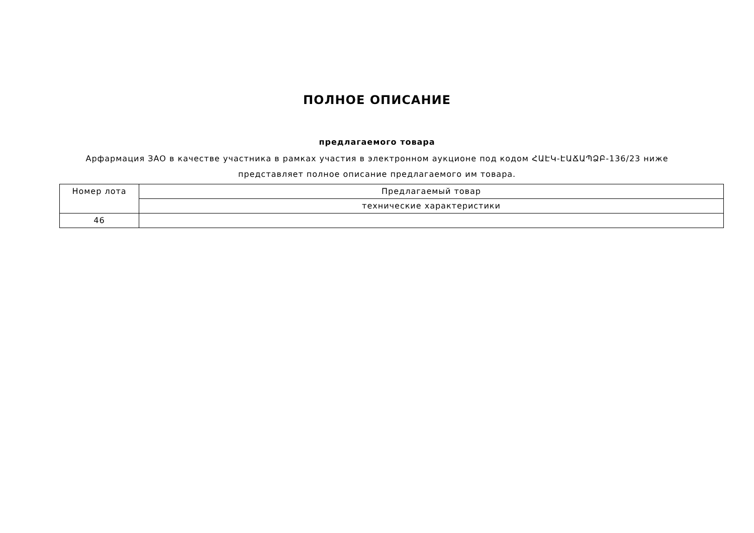ПОЛНОЕ ОПИСАНИЕ
предлагаемого товара
Арфармация ЗАО в качестве участника в рамках участия в электронном аукционе под кодом ՀԱԷԿ-ԷԱՃԱՊՁԲ-136/23 ниже представляет полное описание предлагаемого им товара.
| Номер лота | Предлагаемый товар |
| --- | --- |
| | технические характеристики |
| 46 | |